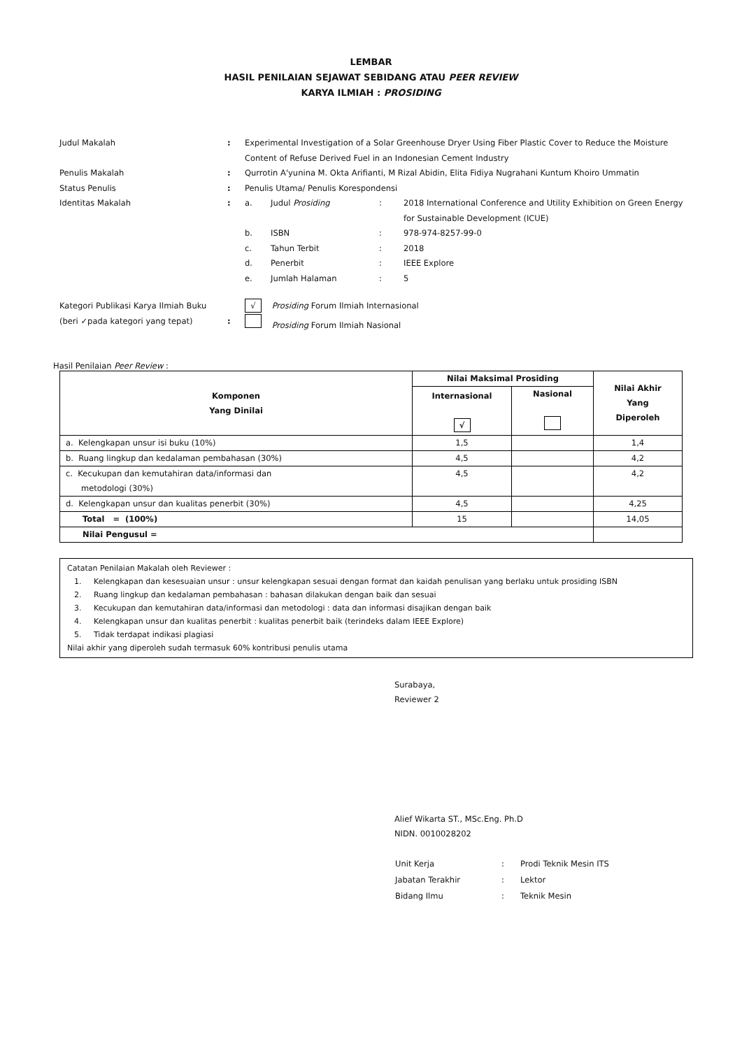LEMBAR
HASIL PENILAIAN SEJAWAT SEBIDANG ATAU PEER REVIEW
KARYA ILMIAH : PROSIDING
| Judul Makalah | : | Experimental Investigation of a Solar Greenhouse Dryer Using Fiber Plastic Cover to Reduce the Moisture Content of Refuse Derived Fuel in an Indonesian Cement Industry | | | |
| Penulis Makalah | : | Qurrotin A'yunina M. Okta Arifianti, M Rizal Abidin, Elita Fidiya Nugrahani Kuntum Khoiro Ummatin | | | |
| Status Penulis | : | Penulis Utama/ Penulis Korespondensi | | | |
| Identitas Makalah | : | a. | Judul Prosiding | : | 2018 International Conference and Utility Exhibition on Green Energy for Sustainable Development (ICUE) |
| | | b. | ISBN | : | 978-974-8257-99-0 |
| | | c. | Tahun Terbit | : | 2018 |
| | | d. | Penerbit | : | IEEE Explore |
| | | e. | Jumlah Halaman | : | 5 |
| Kategori Publikasi Karya Ilmiah Buku (beri ✓pada kategori yang tepat) | : | √ Prosiding Forum Ilmiah Internasional Prosiding Forum Ilmiah Nasional | | | |
Hasil Penilaian Peer Review :
| Komponen Yang Dinilai | Nilai Maksimal Prosiding | | Nilai Akhir Yang Diperoleh |
| --- | --- | --- | --- |
| | Internasional √ | Nasional | |
| a. Kelengkapan unsur isi buku (10%) | 1,5 | | 1,4 |
| b. Ruang lingkup dan kedalaman pembahasan (30%) | 4,5 | | 4,2 |
| c. Kecukupan dan kemutahiran data/informasi dan metodologi (30%) | 4,5 | | 4,2 |
| d. Kelengkapan unsur dan kualitas penerbit (30%) | 4,5 | | 4,25 |
| Total = (100%) | 15 | | 14,05 |
| Nilai Pengusul = | | | |
Catatan Penilaian Makalah oleh Reviewer :
1. Kelengkapan dan kesesuaian unsur : unsur kelengkapan sesuai dengan format dan kaidah penulisan yang berlaku untuk prosiding ISBN
2. Ruang lingkup dan kedalaman pembahasan : bahasan dilakukan dengan baik dan sesuai
3. Kecukupan dan kemutahiran data/informasi dan metodologi : data dan informasi disajikan dengan baik
4. Kelengkapan unsur dan kualitas penerbit : kualitas penerbit baik (terindeks dalam IEEE Explore)
5. Tidak terdapat indikasi plagiasi
Nilai akhir yang diperoleh sudah termasuk 60% kontribusi penulis utama
Surabaya,
Reviewer 2
Alief Wikarta ST., MSc.Eng. Ph.D
NIDN. 0010028202
| Unit Kerja | : | Prodi Teknik Mesin ITS |
| Jabatan Terakhir | : | Lektor |
| Bidang Ilmu | : | Teknik Mesin |